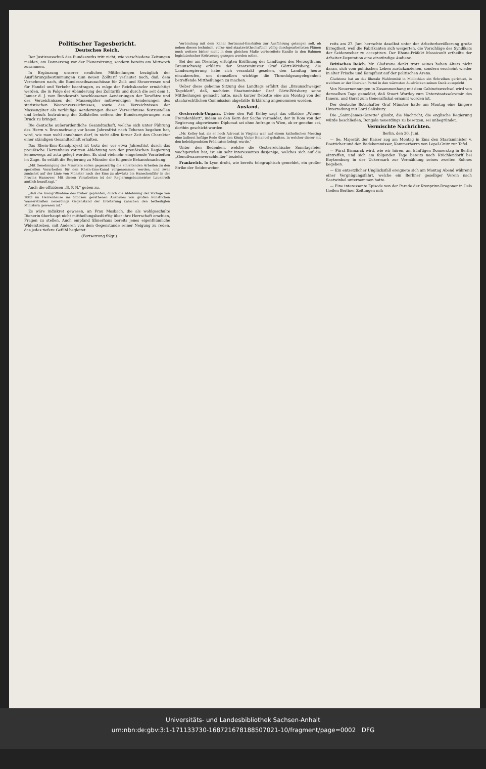Politischer Tagesbericht.
Deutsches Reich.
Der Justizausschuß des Bundesraths tritt nicht, wie verschiedene Zeitungen melden, am Donnerstag vor der Plenarsitzung, sondern bereits am Mittwoch zusammen.
In Ergänzung unserer neulichen Mittheilungen bezüglich der Ausführungsbestimmungen zum neuen Zolltarif verlautet noch, daß, dem Vernehmen nach, die Bundesrathsausschüsse für Zoll- und Steuerwesen und für Handel und Verkehr beantragen, es möge der Reichskanzler ermächtigt werden, die in Folge der Abänderung des Zolltarifs und durch die seit dem 1. Januar d. J. vom Bundesrath beschlossenen Aenderungen der Tarafätze und des Verzeichnisses der Massengüter nothwendigen Aenderungen des statistischen Waarenverzeichnisses, sowie des Verzeichnisses der Massengüter als vorläufige Aenderungen dieser Verzeichnisse festzustellen und behufs Instruirung der Zollstellen seitens der Bundesregierungen zum Druck zu bringen.
Die deutsche außerordentliche Gesandtschaft, welche sich unter Führung des Herrn v. Braunschweig vor kaum Jahresfrist nach Teheran begeben hat, wird, wie man wohl annehmen darf, in nicht allzu ferner Zeit den Charakter einer ständigen Gesandtschaft erhalten.
Das Rhein-Ems-Kanalprojekt ist trotz der vor etwa Jahresfrist durch das preußische Herrenhaus votirten Ablehnung von der preußischen Regierung keineswegs ad acta gelegt worden. Es sind vielmehr eingehende Vorarbeiten im Zuge. So erläßt die Regierung zu Münster die folgende Bekanntmachung:
„Mit Genehmigung des Ministers sollen gegenwärtig die einleitenden Arbeiten zu den speziellen Vorarbeiten für den Rhein-Ems-Kanal vorgenommen werden, und zwar zunächst auf der Linie von Münster nach der Ems zu abwärts bis Haneckenfähr in der Provinz Hannover. Mit diesen Vorarbeiten ist der Regierungsbaumeister Lauenroth amtlich beauftragt."
Auch die offiziösen „B. P. N." geben zu,
„daß die Inangriffnahme des früher geplanten, durch die Ablehnung der Vorlage von 1883 im Herrenhause ins Stocken gerathenen Ausbaues von großen künstlichen Wasserstraßen neuerdings Gegenstand der Erörterung zwischen den betheiligten Ministern gewesen ist."
Es wäre indiskret gewesen, an Frau Mosbach, die als wohlgeschulte Dienerin überhaupt nicht mittheilungsbedürftig über ihre Herrschaft erschien, Fragen zu stellen. Auch empfand Elmerhaus bereits jenes eigenthümliche Widerstreben, mit Anderen von dem Gegenstande seiner Neigung zu reden, das jedes tiefere Gefühl begleitet.
(Fortsetzung folgt.)
Verbindung mit dem Kanal Dortmund-Emshäfen zur Ausführung gelangen soll, ob neben diesen technisch, volks- und staatswirthschaftlich völlig durchgearbeiteten Plänen noch weitere bisher nicht in dem gleichen Maße vorbereitete Kanäle in den Rahmen legislatorischer Erörterung gezogen werden sollen.
Bei der am Dienstag erfolgten Eröffnung des Landtages des Herzogthums Braunschweig erklärte der Staatsminister Graf Görtz-Wrisberg, die Landesregierung habe sich veranlaßt gesehen, den Landtag heute einzuberufen, um demselben wichtige die Thronfolgeangelegenheit betreffende Mittheilungen zu machen.
Ueber diese geheime Sitzung des Landtags erfährt das „Braunschweiger Tageblatt", daß, nachdem Staatsminister Graf Görtz-Wrisberg seine Mittheilungen gemacht hatte, nach kurzer Debatte eine am Montag von der staatsrechtlichen Commission abgefaßte Erklärung angenommen worden.
Ausland.
Oesterreich-Ungarn. Ueber den Fall Kelley sagt das offiziöse „Wiener Fremdenblatt", indem es den Kern der Sache vermeidet, der in Rom von der Regierung abgewiesene Diplomat sei ohne Anfrage in Wien, ob er genehm sei, dorthin geschickt worden.
„Mr. Kelley hat, als er noch Advocat in Virginia war, auf einem katholischen Meeting eine äußerst heftige Rede über den König Victor Emanuel gehalten, in welcher dieser mit den beleidigendsten Prädicaten belegt wurde."
Unter den Bedenken, welche die Oesterreichische Sonntagsfeier wachgerufen hat, ist ein sehr interessantes dasjenige, welches sich auf die „Genußwaarenverschleißer" bezieht.
Frankreich. In Lyon droht, wie bereits telegraphisch gemeldet, ein großer Strike der Seidenweber.
reits am 27. Juni herrschte daselbst unter der Arbeiterbevölkerung große Erregtheit, weil die Fabrikanten sich weigerten, die Vorschläge des Syndikats der Seidenweber zu acceptiren. Der Rhone-Präfekt Massicault ertheilte der Arbeiter-Deputation eine einstündige Audienz.
Britisches Reich. Mr. Gladstone denkt trotz seines hohen Alters nicht daran, sich vom politischen Leben zurückzuziehen, sondern erscheint wieder in alter Frische und Kampflust auf der politischen Arena.
Gladstone hat an das liberale Wahlcomité in Midlothian ein Schreiben gerichtet, in welchem er der liberalen Partei in den wärmsten Ausdrücken seinen Dank ausspricht.
Von Neuernennungen in Zusammenhang mit dem Cabinetswechsel wird von demselben Tage gemeldet, daß Stuart Wortley zum Unterstaatssekretair des Innern, und Gorst zum Generalfiskal ernannt worden ist.
Der deutsche Botschafter Graf Münster hatte am Montag eine längere Unterredung mit Lord Salisbury.
Die „Saint-James-Gazette" glaubt, die Nachricht, die englische Regierung würde beschließen, Dongola neuerdings zu besetzen, sei unbegründet.
Vermischte Nachrichten.
Berlin, den 30. Juni.
— Se. Majestät der Kaiser zog am Montag in Ems den Staatsminister v. Boetticher und den Badekommissar, Kammerherrn von Lepel-Gnitz zur Tafel.
— Fürst Bismarck wird, wie wir hören, am künftigen Donnerstag in Berlin eintreffen, und sich am folgenden Tage bereits nach Kröchlendorff bei Boytzenburg in der Uckermark zur Vermählung seines zweiten Sohnes begeben.
— Ein entsetzlicher Unglücksfall ereignete sich am Montag Abend während einer Vergnügungsfahrt, welche ein Berliner geselliger Verein nach Saatwinkel unternommen hatte.
— Eine interessante Episode von der Parade der Kronprinz-Dragoner in Oels theilen Berliner Zeitungen mit:
Universitäts- und Landesbibliothek Sachsen-Anhalt
urn:nbn:de:gbv:3:1-171133730-16872167818850702​1-10/fragment/page=0002 DFG